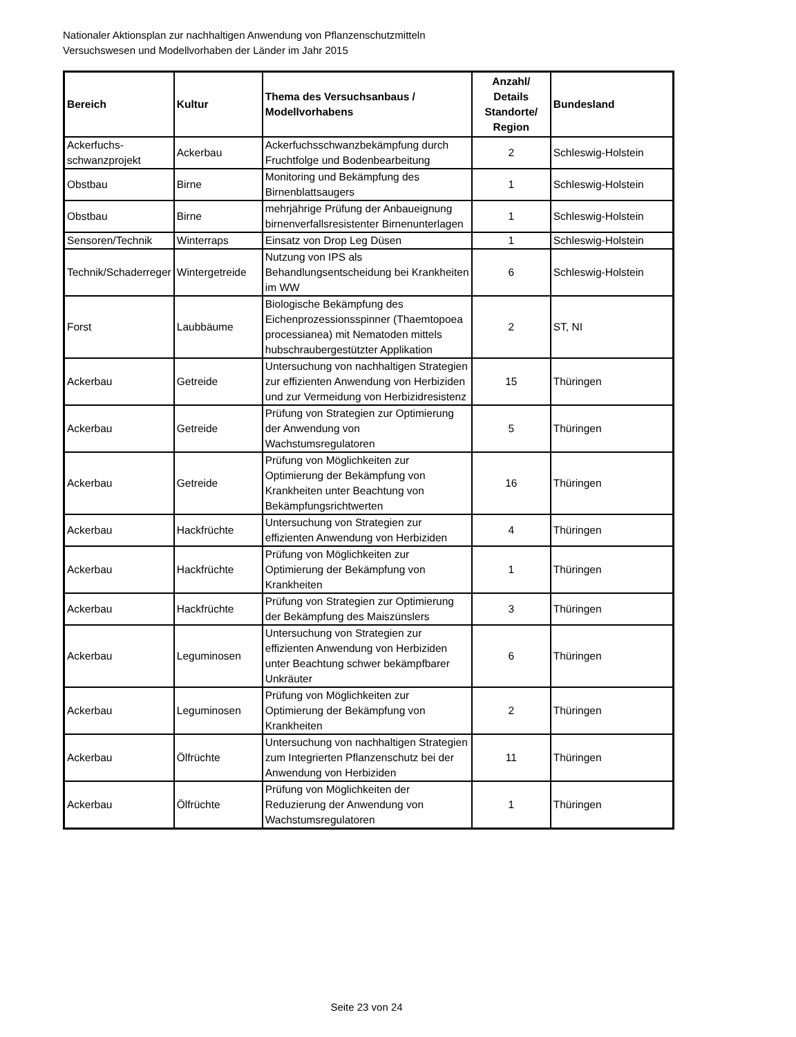Nationaler Aktionsplan zur nachhaltigen Anwendung von Pflanzenschutzmitteln
Versuchswesen und Modellvorhaben der Länder im Jahr 2015
| Bereich | Kultur | Thema des Versuchsanbaus / Modellvorhabens | Anzahl/ Details Standorte/ Region | Bundesland |
| --- | --- | --- | --- | --- |
| Ackerfuchs-schwanzprojekt | Ackerbau | Ackerfuchsschwanzbekämpfung durch Fruchtfolge und Bodenbearbeitung | 2 | Schleswig-Holstein |
| Obstbau | Birne | Monitoring und Bekämpfung des Birnenblattsaugers | 1 | Schleswig-Holstein |
| Obstbau | Birne | mehrjährige Prüfung der Anbaueignung birnenverfallsresistenter Birnenunterlagen | 1 | Schleswig-Holstein |
| Sensoren/Technik | Winterraps | Einsatz von Drop Leg Düsen | 1 | Schleswig-Holstein |
| Technik/Schaderreger | Wintergetreide | Nutzung von IPS als Behandlungsentscheidung bei Krankheiten im WW | 6 | Schleswig-Holstein |
| Forst | Laubbäume | Biologische Bekämpfung des Eichenprozessionsspinner (Thaemtopoea processianea) mit Nematoden mittels hubschraubergestützter Applikation | 2 | ST, NI |
| Ackerbau | Getreide | Untersuchung von nachhaltigen Strategien zur effizienten Anwendung von Herbiziden und zur Vermeidung von Herbizidresistenz | 15 | Thüringen |
| Ackerbau | Getreide | Prüfung von Strategien zur Optimierung der Anwendung von Wachstumsregulatoren | 5 | Thüringen |
| Ackerbau | Getreide | Prüfung von Möglichkeiten zur Optimierung der Bekämpfung von Krankheiten unter Beachtung von Bekämpfungsrichtwerten | 16 | Thüringen |
| Ackerbau | Hackfrüchte | Untersuchung von Strategien zur effizienten Anwendung von Herbiziden | 4 | Thüringen |
| Ackerbau | Hackfrüchte | Prüfung von Möglichkeiten zur Optimierung der Bekämpfung von Krankheiten | 1 | Thüringen |
| Ackerbau | Hackfrüchte | Prüfung von Strategien zur Optimierung der Bekämpfung des Maiszünslers | 3 | Thüringen |
| Ackerbau | Leguminosen | Untersuchung von Strategien zur effizienten Anwendung von Herbiziden unter Beachtung schwer bekämpfbarer Unkräuter | 6 | Thüringen |
| Ackerbau | Leguminosen | Prüfung von Möglichkeiten zur Optimierung der Bekämpfung von Krankheiten | 2 | Thüringen |
| Ackerbau | Ölfrüchte | Untersuchung von nachhaltigen Strategien zum Integrierten Pflanzenschutz bei der Anwendung von Herbiziden | 11 | Thüringen |
| Ackerbau | Ölfrüchte | Prüfung von Möglichkeiten der Reduzierung der Anwendung von Wachstumsregulatoren | 1 | Thüringen |
Seite 23 von 24